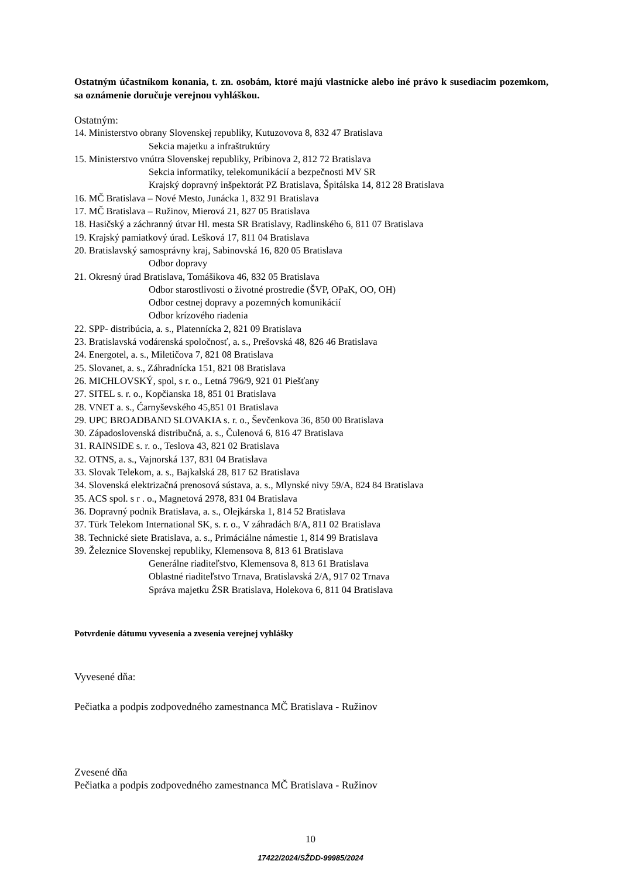Ostatným účastníkom konania, t. zn. osobám, ktoré majú vlastnícke alebo iné právo k susediacim pozemkom, sa oznámenie doručuje verejnou vyhláškou.
Ostatným:
14. Ministerstvo obrany Slovenskej republiky, Kutuzovova 8, 832 47 Bratislava
Sekcia majetku a infraštruktúry
15. Ministerstvo vnútra Slovenskej republiky, Pribinova 2, 812 72 Bratislava
Sekcia informatiky, telekomunikácií a bezpečnosti MV SR
Krajský dopravný inšpektorát PZ Bratislava, Špitálska 14, 812 28 Bratislava
16. MČ Bratislava – Nové Mesto, Junácka 1, 832 91 Bratislava
17. MČ Bratislava – Ružinov, Mierová 21, 827 05 Bratislava
18. Hasičský a záchranný útvar Hl. mesta SR Bratislavy, Radlinského 6, 811 07 Bratislava
19. Krajský pamiatkový úrad. Lešková 17, 811 04 Bratislava
20. Bratislavský samosprávny kraj, Sabinovská 16, 820 05 Bratislava
Odbor dopravy
21. Okresný úrad Bratislava, Tomášikova 46, 832 05 Bratislava
Odbor starostlivosti o životné prostredie (ŠVP, OPaK, OO, OH)
Odbor cestnej dopravy a pozemných komunikácií
Odbor krízového riadenia
22. SPP- distribúcia, a. s., Platennícka 2, 821 09 Bratislava
23. Bratislavská vodárenská spoločnosť, a. s., Prešovská 48, 826 46 Bratislava
24. Energotel, a. s., Miletičova 7, 821 08 Bratislava
25. Slovanet, a. s., Záhradnícka 151, 821 08 Bratislava
26. MICHLOVSKÝ, spol, s r. o., Letná 796/9, 921 01 Piešťany
27. SITEL s. r. o., Kopčianska 18, 851 01 Bratislava
28. VNET a. s., Ćarnyševského 45,851 01 Bratislava
29. UPC BROADBAND SLOVAKIA s. r. o., Ševčenkova 36, 850 00 Bratislava
30. Západoslovenská distribučná, a. s., Čulenová 6, 816 47 Bratislava
31. RAINSIDE s. r. o., Teslova 43, 821 02 Bratislava
32. OTNS, a. s., Vajnorská 137, 831 04 Bratislava
33. Slovak Telekom, a. s., Bajkalská 28, 817 62 Bratislava
34. Slovenská elektrizačná prenosová sústava, a. s., Mlynské nivy 59/A, 824 84 Bratislava
35. ACS spol. s r . o., Magnetová 2978, 831 04 Bratislava
36. Dopravný podnik Bratislava, a. s., Olejkárska 1, 814 52 Bratislava
37. Tūrk Telekom International SK, s. r. o., V záhradách 8/A, 811 02 Bratislava
38. Technické siete Bratislava, a. s., Primáciálne námestie 1, 814 99 Bratislava
39. Železnice Slovenskej republiky, Klemensova 8, 813 61 Bratislava
Generálne riaditeľstvo, Klemensova 8, 813 61 Bratislava
Oblastné riaditeľstvo Trnava, Bratislavská 2/A, 917 02 Trnava
Správa majetku ŽSR Bratislava, Holekova 6, 811 04 Bratislava
Potvrdenie dátumu vyvesenia a zvesenia verejnej vyhlášky
Vyvesené dňa:
Pečiatka a podpis zodpovedného zamestnanca MČ Bratislava - Ružinov
Zvesené dňa
Pečiatka a podpis zodpovedného zamestnanca MČ Bratislava - Ružinov
10
17422/2024/SŽDD-99985/2024